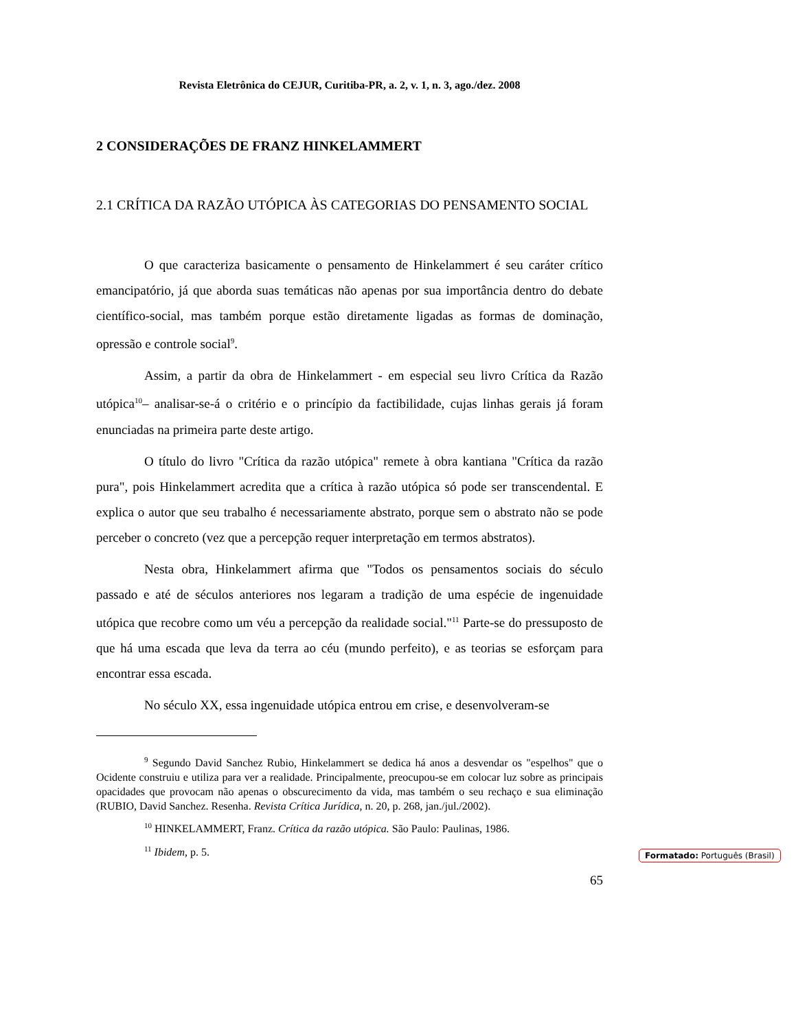Revista Eletrônica do CEJUR, Curitiba-PR, a. 2, v. 1, n. 3, ago./dez. 2008
2 CONSIDERAÇÕES DE FRANZ HINKELAMMERT
2.1 CRÍTICA DA RAZÃO UTÓPICA ÀS CATEGORIAS DO PENSAMENTO SOCIAL
O que caracteriza basicamente o pensamento de Hinkelammert é seu caráter crítico emancipatório, já que aborda suas temáticas não apenas por sua importância dentro do debate científico-social, mas também porque estão diretamente ligadas as formas de dominação, opressão e controle social<sup>9</sup>.
Assim, a partir da obra de Hinkelammert - em especial seu livro Crítica da Razão utópica<sup>10</sup>– analisar-se-á o critério e o princípio da factibilidade, cujas linhas gerais já foram enunciadas na primeira parte deste artigo.
O título do livro "Crítica da razão utópica" remete à obra kantiana "Crítica da razão pura", pois Hinkelammert acredita que a crítica à razão utópica só pode ser transcendental. E explica o autor que seu trabalho é necessariamente abstrato, porque sem o abstrato não se pode perceber o concreto (vez que a percepção requer interpretação em termos abstratos).
Nesta obra, Hinkelammert afirma que "Todos os pensamentos sociais do século passado e até de séculos anteriores nos legaram a tradição de uma espécie de ingenuidade utópica que recobre como um véu a percepção da realidade social."<sup>11</sup> Parte-se do pressuposto de que há uma escada que leva da terra ao céu (mundo perfeito), e as teorias se esforçam para encontrar essa escada.
No século XX, essa ingenuidade utópica entrou em crise, e desenvolveram-se
<sup>9</sup> Segundo David Sanchez Rubio, Hinkelammert se dedica há anos a desvendar os "espelhos" que o Ocidente construiu e utiliza para ver a realidade. Principalmente, preocupou-se em colocar luz sobre as principais opacidades que provocam não apenas o obscurecimento da vida, mas também o seu rechaço e sua eliminação (RUBIO, David Sanchez. Resenha. Revista Crítica Jurídica, n. 20, p. 268, jan./jul./2002).
<sup>10</sup> HINKELAMMERT, Franz. Crítica da razão utópica. São Paulo: Paulinas, 1986.
<sup>11</sup> Ibidem, p. 5.
65
Formatado: Português (Brasil)